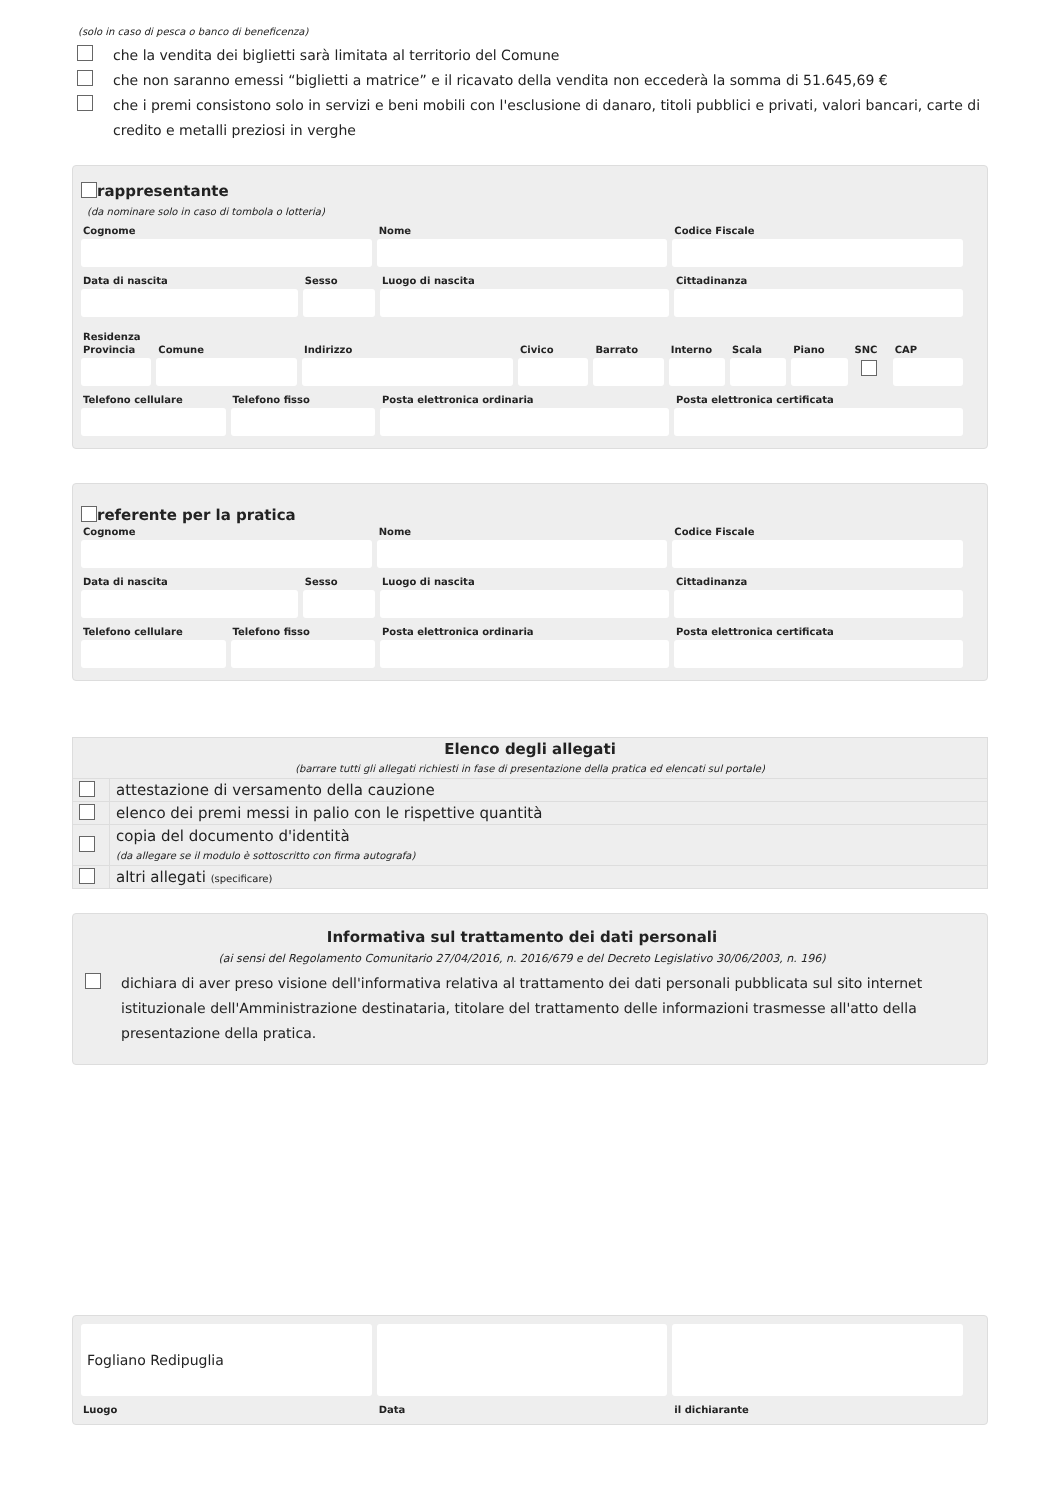(solo in caso di pesca o banco di beneficenza)
che la vendita dei biglietti sarà limitata al territorio del Comune
che non saranno emessi “biglietti a matrice” e il ricavato della vendita non eccederà la somma di 51.645,69 €
che i premi consistono solo in servizi e beni mobili con l'esclusione di danaro, titoli pubblici e privati, valori bancari, carte di credito e metalli preziosi in verghe
rappresentante
(da nominare solo in caso di tombola o lotteria)
Cognome Nome Codice Fiscale
Data di nascita Sesso Luogo di nascita Cittadinanza
Residenza
Provincia Comune Indirizzo Civico Barrato Interno Scala Piano SNC CAP
Telefono cellulare Telefono fisso Posta elettronica ordinaria Posta elettronica certificata
referente per la pratica
Cognome Nome Codice Fiscale
Data di nascita Sesso Luogo di nascita Cittadinanza
Telefono cellulare Telefono fisso Posta elettronica ordinaria Posta elettronica certificata
| Elenco degli allegati (barrare tutti gli allegati richiesti in fase di presentazione della pratica ed elencati sul portale) | |
| --- | --- |
| | attestazione di versamento della cauzione |
| | elenco dei premi messi in palio con le rispettive quantità |
| | copia del documento d'identità (da allegare se il modulo è sottoscritto con firma autografa) |
| | altri allegati (specificare) |
Informativa sul trattamento dei dati personali
(ai sensi del Regolamento Comunitario 27/04/2016, n. 2016/679 e del Decreto Legislativo 30/06/2003, n. 196)
dichiara di aver preso visione dell'informativa relativa al trattamento dei dati personali pubblicata sul sito internet istituzionale dell'Amministrazione destinataria, titolare del trattamento delle informazioni trasmesse all'atto della presentazione della pratica.
Fogliano Redipuglia
Luogo
Data il dichiarante